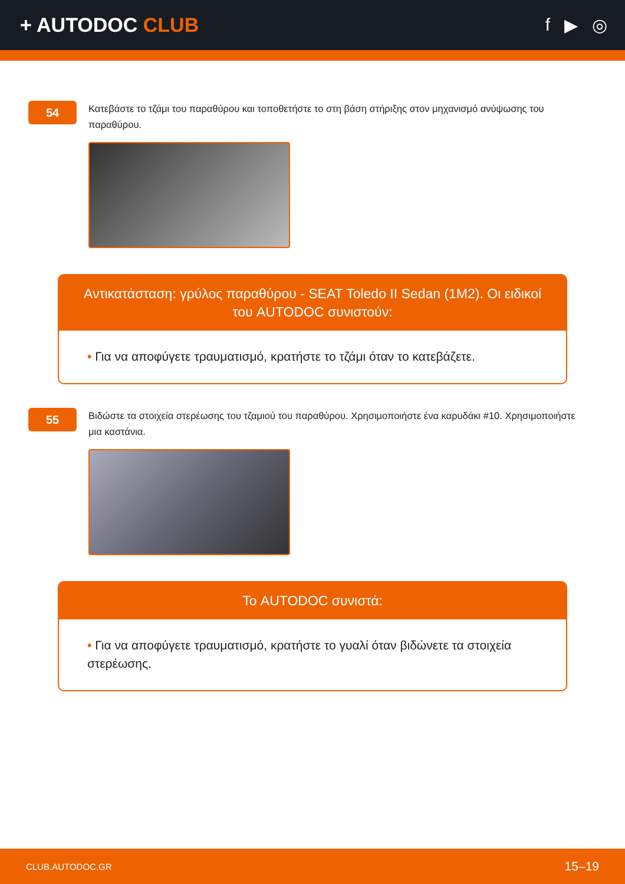+ AUTODOC CLUB f ▶ ◎
54
Κατεβάστε το τζάμι του παραθύρου και τοποθετήστε το στη βάση στήριξης στον μηχανισμό ανύψωσης του παραθύρου.
Αντικατάσταση: γρύλος παραθύρου - SEAT Toledo II Sedan (1M2). Οι ειδικοί του AUTODOC συνιστούν:
• Για να αποφύγετε τραυματισμό, κρατήστε το τζάμι όταν το κατεβάζετε.
55
Βιδώστε τα στοιχεία στερέωσης του τζαμιού του παραθύρου. Χρησιμοποιήστε ένα καρυδάκι #10. Χρησιμοποιήστε μια καστάνια.
Το AUTODOC συνιστά:
• Για να αποφύγετε τραυματισμό, κρατήστε το γυαλί όταν βιδώνετε τα στοιχεία στερέωσης.
CLUB.AUTODOC.GR 15–19